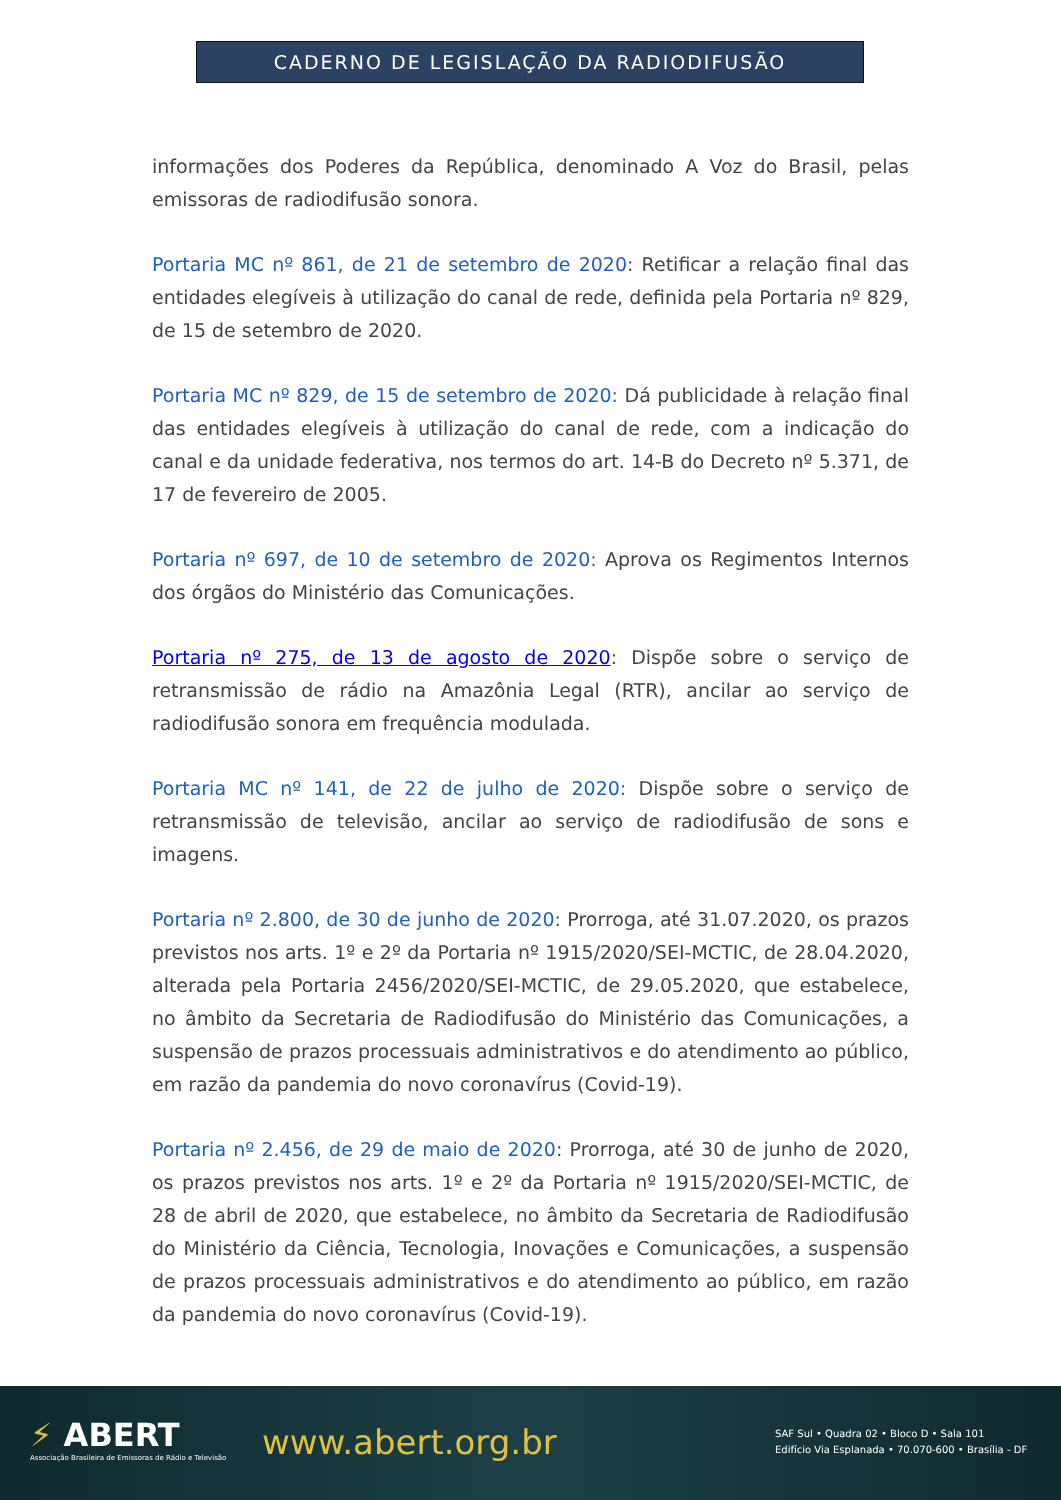CADERNO DE LEGISLAÇÃO DA RADIODIFUSÃO
informações dos Poderes da República, denominado A Voz do Brasil, pelas emissoras de radiodifusão sonora.
Portaria MC nº 861, de 21 de setembro de 2020: Retificar a relação final das entidades elegíveis à utilização do canal de rede, definida pela Portaria nº 829, de 15 de setembro de 2020.
Portaria MC nº 829, de 15 de setembro de 2020: Dá publicidade à relação final das entidades elegíveis à utilização do canal de rede, com a indicação do canal e da unidade federativa, nos termos do art. 14-B do Decreto nº 5.371, de 17 de fevereiro de 2005.
Portaria nº 697, de 10 de setembro de 2020: Aprova os Regimentos Internos dos órgãos do Ministério das Comunicações.
Portaria nº 275, de 13 de agosto de 2020: Dispõe sobre o serviço de retransmissão de rádio na Amazônia Legal (RTR), ancilar ao serviço de radiodifusão sonora em frequência modulada.
Portaria MC nº 141, de 22 de julho de 2020: Dispõe sobre o serviço de retransmissão de televisão, ancilar ao serviço de radiodifusão de sons e imagens.
Portaria nº 2.800, de 30 de junho de 2020: Prorroga, até 31.07.2020, os prazos previstos nos arts. 1º e 2º da Portaria nº 1915/2020/SEI-MCTIC, de 28.04.2020, alterada pela Portaria 2456/2020/SEI-MCTIC, de 29.05.2020, que estabelece, no âmbito da Secretaria de Radiodifusão do Ministério das Comunicações, a suspensão de prazos processuais administrativos e do atendimento ao público, em razão da pandemia do novo coronavírus (Covid-19).
Portaria nº 2.456, de 29 de maio de 2020: Prorroga, até 30 de junho de 2020, os prazos previstos nos arts. 1º e 2º da Portaria nº 1915/2020/SEI-MCTIC, de 28 de abril de 2020, que estabelece, no âmbito da Secretaria de Radiodifusão do Ministério da Ciência, Tecnologia, Inovações e Comunicações, a suspensão de prazos processuais administrativos e do atendimento ao público, em razão da pandemia do novo coronavírus (Covid-19).
⚡ ABERT
Associação Brasileira de Emissoras de Rádio e Televisão
www.abert.org.br
SAF Sul • Quadra 02 • Bloco D • Sala 101
Edifício Via Esplanada • 70.070-600 • Brasília - DF